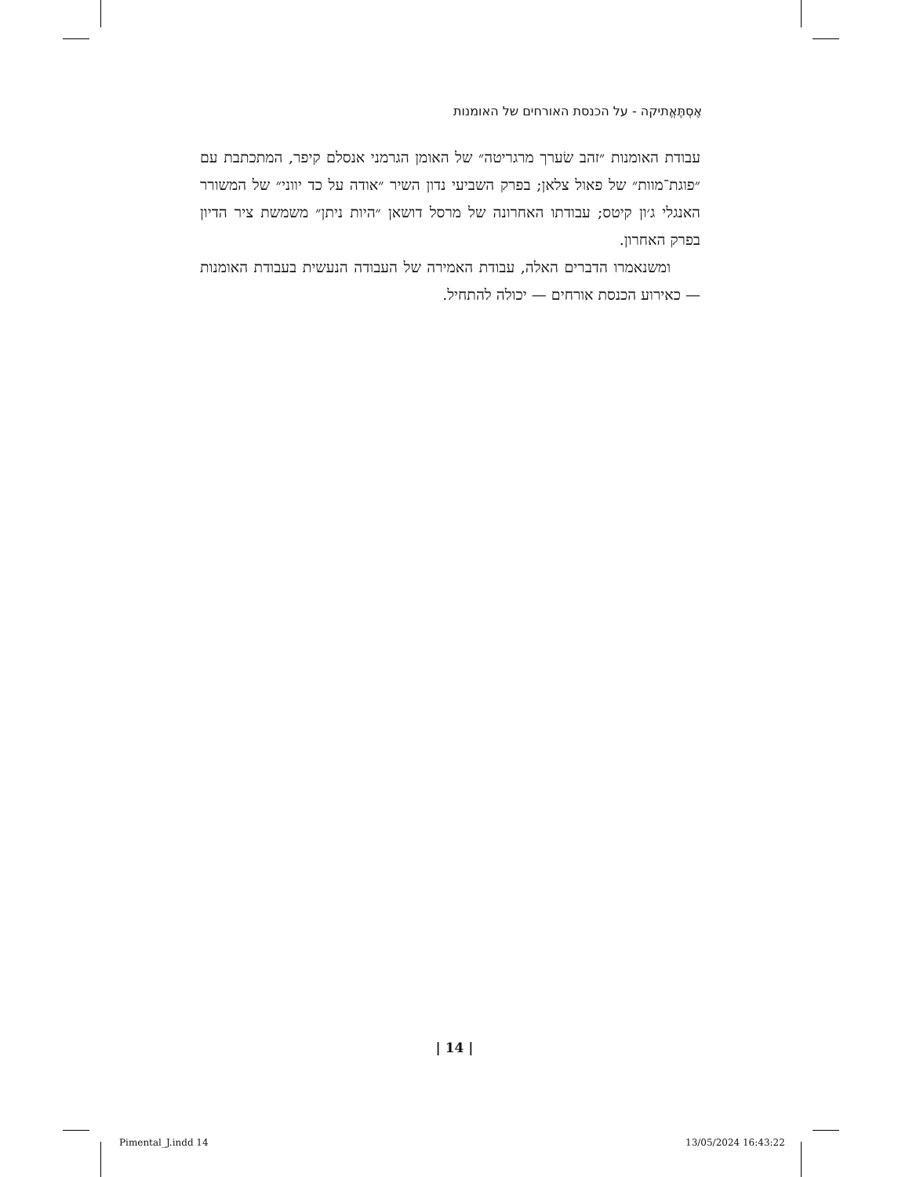אֶסְתֶּאֱתיקה - על הכנסת האורחים של האומנות
עבודת האומנות ״זהב שׂערך מרגריטה״ של האומן הגרמני אנסלם קיפר, המתכתבת עם ״פוגת־מוות״ של פאול צלאן; בפרק השביעי נדון השיר ״אודה על כד יווני״ של המשורר האנגלי ג׳ון קיטס; עבודתו האחרונה של מרסל דושאן ״היות ניתן״ משמשת ציר הדיון בפרק האחרון.
ומשנאמרו הדברים האלה, עבודת האמירה של העבודה הנעשית בעבודת האומנות — כאירוע הכנסת אורחים — יכולה להתחיל.
| 14 |
Pimental_J.indd 14 13/05/2024 16:43:22